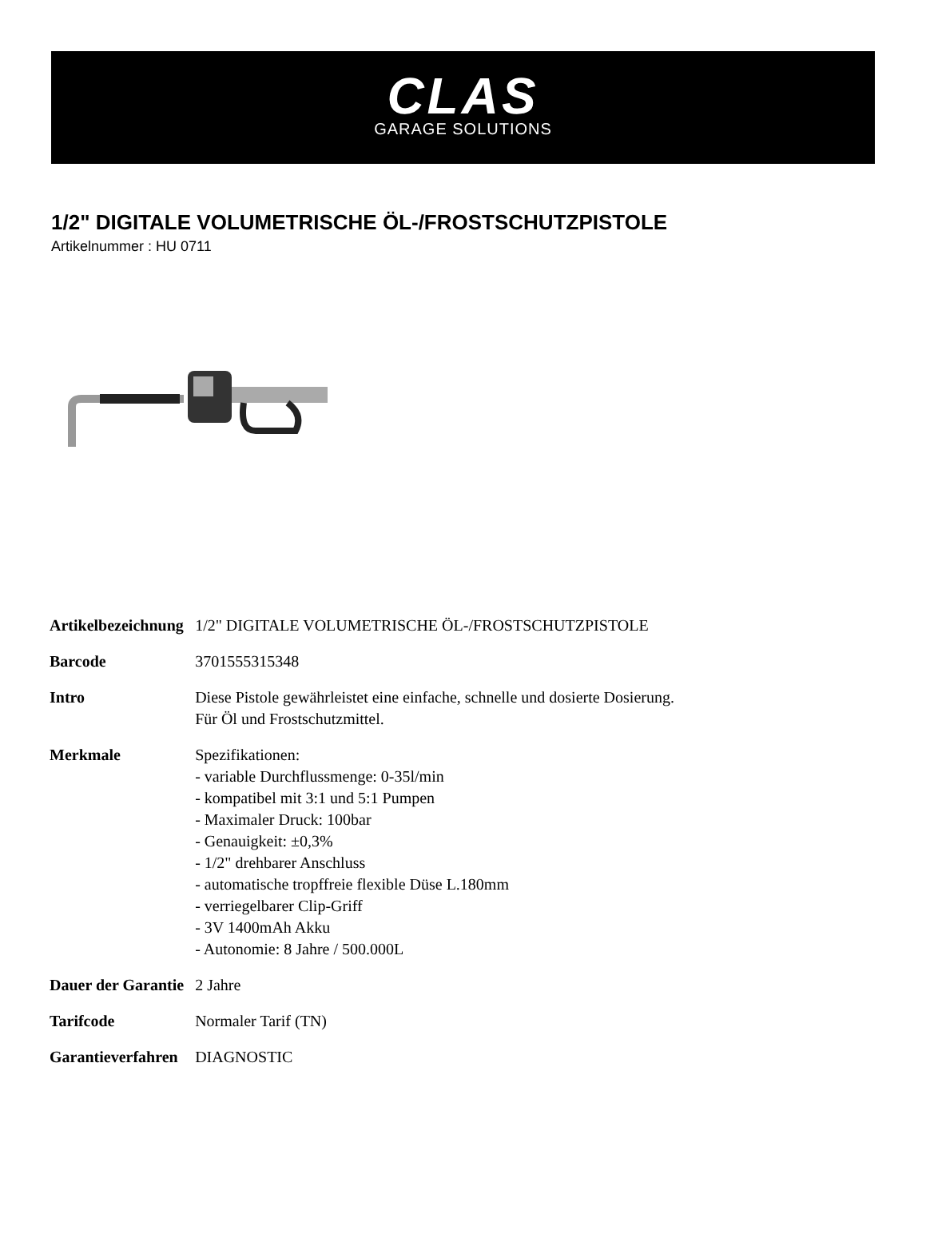CLAS
GARAGE SOLUTIONS
1/2" DIGITALE VOLUMETRISCHE ÖL-/FROSTSCHUTZPISTOLE
Artikelnummer : HU 0711
| Artikelbezeichnung | 1/2" DIGITALE VOLUMETRISCHE ÖL-/FROSTSCHUTZPISTOLE |
| Barcode | 3701555315348 |
| Intro | Diese Pistole gewährleistet eine einfache, schnelle und dosierte Dosierung. Für Öl und Frostschutzmittel. |
| Merkmale | Spezifikationen: - variable Durchflussmenge: 0-35l/min - kompatibel mit 3:1 und 5:1 Pumpen - Maximaler Druck: 100bar - Genauigkeit: ±0,3% - 1/2" drehbarer Anschluss - automatische tropffreie flexible Düse L.180mm - verriegelbarer Clip-Griff - 3V 1400mAh Akku - Autonomie: 8 Jahre / 500.000L |
| Dauer der Garantie | 2 Jahre |
| Tarifcode | Normaler Tarif (TN) |
| Garantieverfahren | DIAGNOSTIC |